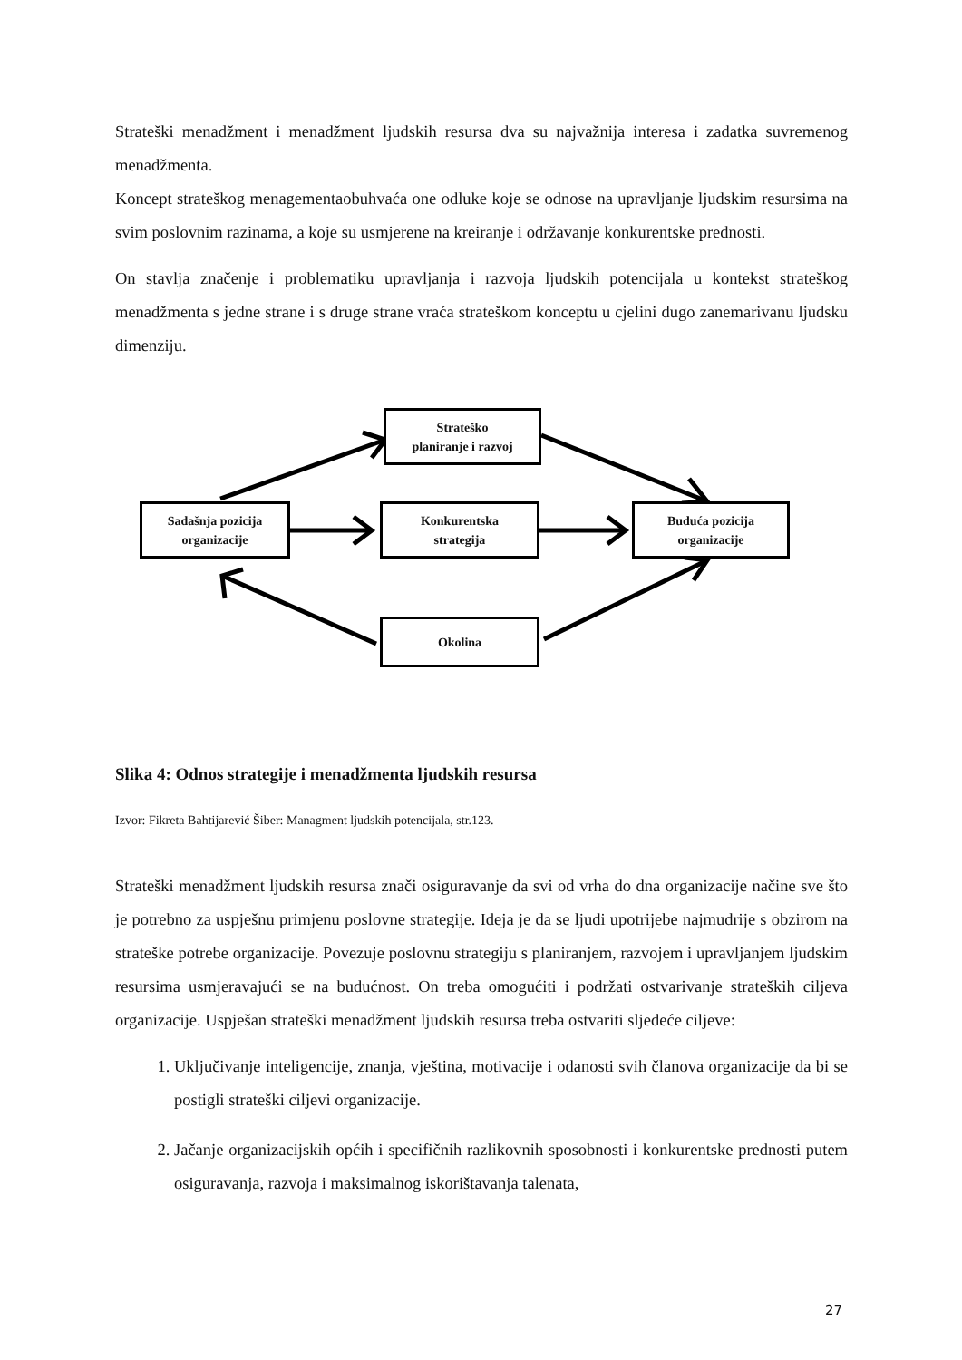Strateški menadžment i menadžment ljudskih resursa dva su najvažnija interesa i zadatka suvremenog menadžmenta.
Koncept strateškog menagementaobuhvaća one odluke koje se odnose na upravljanje ljudskim resursima na svim poslovnim razinama, a koje su usmjerene na kreiranje i održavanje konkurentske prednosti.
On stavlja značenje i problematiku upravljanja i razvoja ljudskih potencijala u kontekst strateškog menadžmenta s jedne strane i s druge strane vraća strateškom konceptu u cjelini dugo zanemarivanu ljudsku dimenziju.
Strateško
planiranje i razvoj
Sadašnja pozicija
organizacije
Konkurentska
strategija
Buduća pozicija
organizacije
Okolina
Slika 4: Odnos strategije i menadžmenta ljudskih resursa
Izvor: Fikreta Bahtijarević Šiber: Managment ljudskih potencijala, str.123.
Strateški menadžment ljudskih resursa znači osiguravanje da svi od vrha do dna organizacije načine sve što je potrebno za uspješnu primjenu poslovne strategije. Ideja je da se ljudi upotrijebe najmudrije s obzirom na strateške potrebe organizacije. Povezuje poslovnu strategiju s planiranjem, razvojem i upravljanjem ljudskim resursima usmjeravajući se na budućnost. On treba omogućiti i podržati ostvarivanje strateških ciljeva organizacije. Uspješan strateški menadžment ljudskih resursa treba ostvariti sljedeće ciljeve:
1. Uključivanje inteligencije, znanja, vještina, motivacije i odanosti svih članova organizacije da bi se postigli strateški ciljevi organizacije.
2. Jačanje organizacijskih općih i specifičnih razlikovnih sposobnosti i konkurentske prednosti putem osiguravanja, razvoja i maksimalnog iskorištavanja talenata,
27